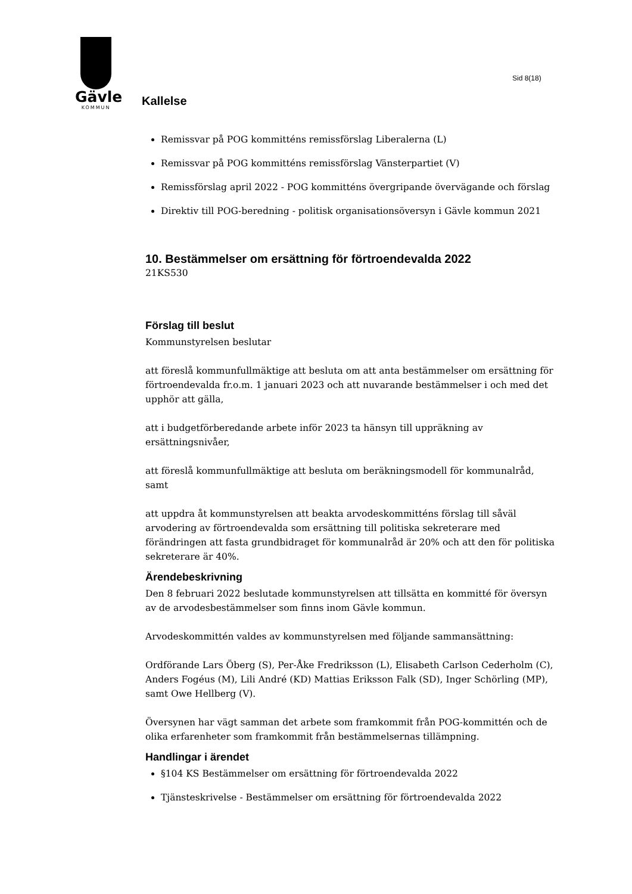Gävle
KOMMUN
Sid 8(18)
Kallelse
Remissvar på POG kommitténs remissförslag Liberalerna (L)
Remissvar på POG kommitténs remissförslag Vänsterpartiet (V)
Remissförslag april 2022 - POG kommitténs övergripande övervägande och förslag
Direktiv till POG-beredning - politisk organisationsöversyn i Gävle kommun 2021
10. Bestämmelser om ersättning för förtroendevalda 2022
21KS530
Förslag till beslut
Kommunstyrelsen beslutar
att föreslå kommunfullmäktige att besluta om att anta bestämmelser om ersättning för förtroendevalda fr.o.m. 1 januari 2023 och att nuvarande bestämmelser i och med det upphör att gälla,
att i budgetförberedande arbete inför 2023 ta hänsyn till uppräkning av ersättningsnivåer,
att föreslå kommunfullmäktige att besluta om beräkningsmodell för kommunalråd, samt
att uppdra åt kommunstyrelsen att beakta arvodeskommitténs förslag till såväl arvodering av förtroendevalda som ersättning till politiska sekreterare med förändringen att fasta grundbidraget för kommunalråd är 20% och att den för politiska sekreterare är 40%.
Ärendebeskrivning
Den 8 februari 2022 beslutade kommunstyrelsen att tillsätta en kommitté för översyn av de arvodesbestämmelser som finns inom Gävle kommun.
Arvodeskommittén valdes av kommunstyrelsen med följande sammansättning:
Ordförande Lars Öberg (S), Per-Åke Fredriksson (L), Elisabeth Carlson Cederholm (C), Anders Fogéus (M), Lili André (KD) Mattias Eriksson Falk (SD), Inger Schörling (MP), samt Owe Hellberg (V).
Översynen har vägt samman det arbete som framkommit från POG-kommittén och de olika erfarenheter som framkommit från bestämmelsernas tillämpning.
Handlingar i ärendet
§104 KS Bestämmelser om ersättning för förtroendevalda 2022
Tjänsteskrivelse - Bestämmelser om ersättning för förtroendevalda 2022